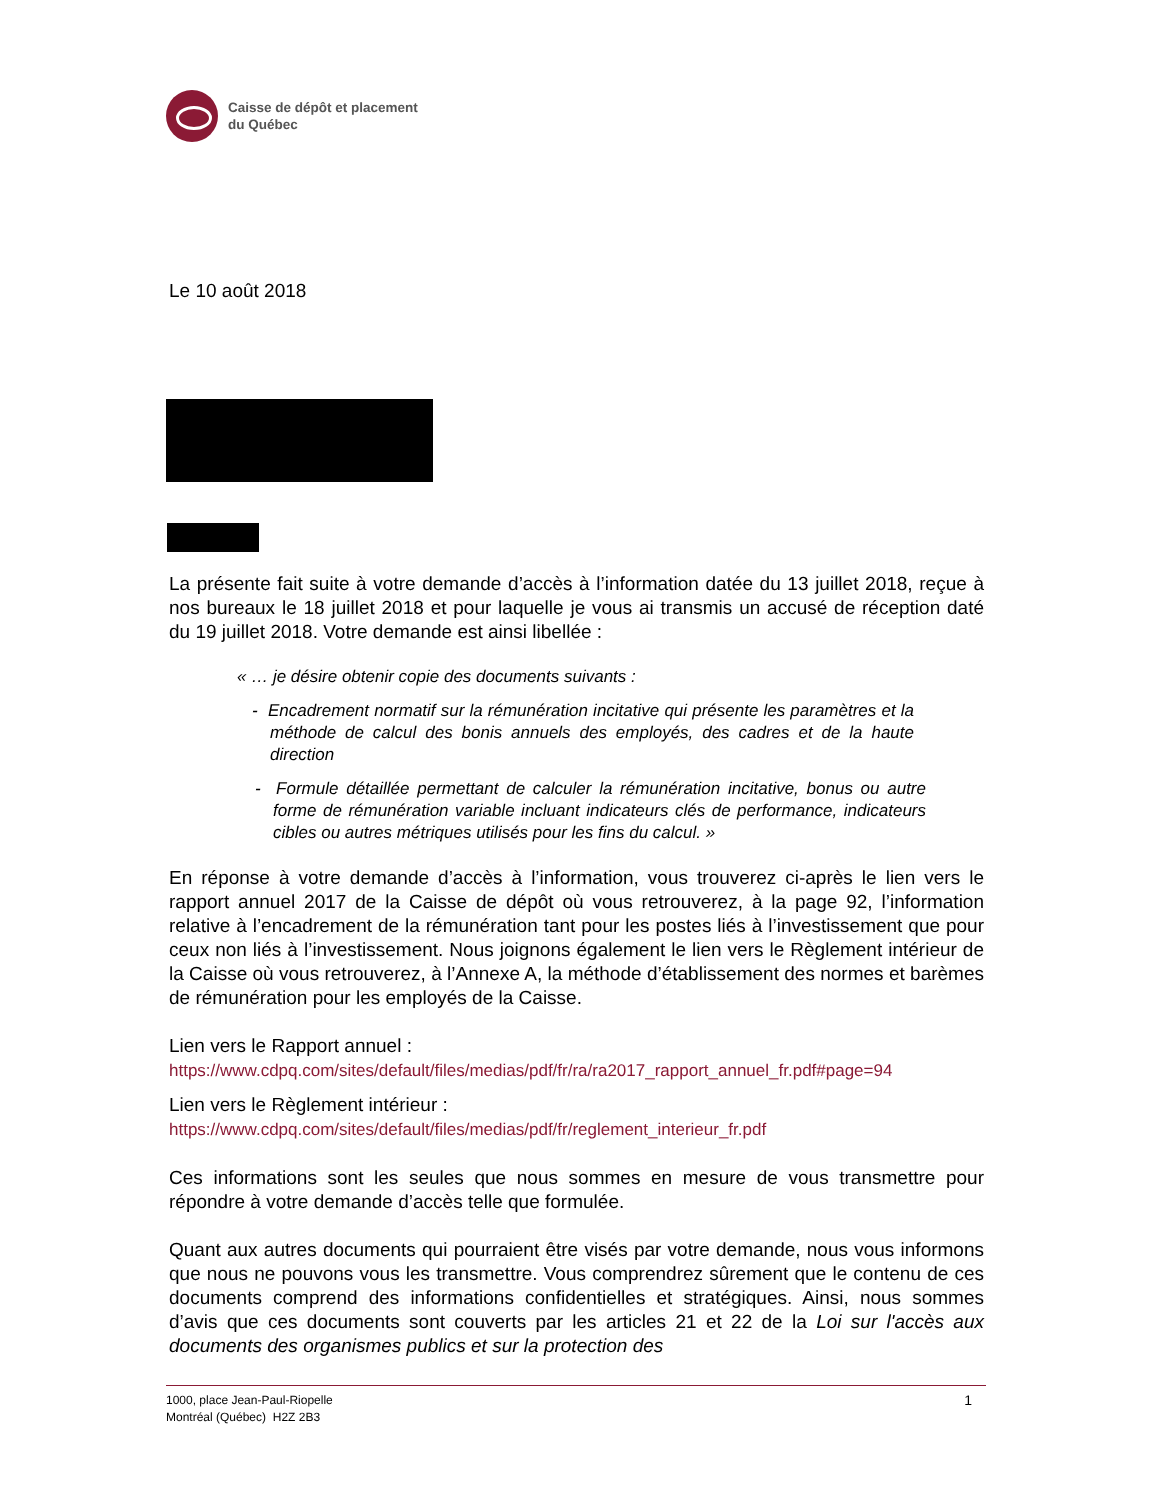Caisse de dépôt et placement
du Québec
Le 10 août 2018
La présente fait suite à votre demande d’accès à l’information datée du 13 juillet 2018, reçue à nos bureaux le 18 juillet 2018 et pour laquelle je vous ai transmis un accusé de réception daté du 19 juillet 2018. Votre demande est ainsi libellée :
« … je désire obtenir copie des documents suivants :
- Encadrement normatif sur la rémunération incitative qui présente les paramètres et la méthode de calcul des bonis annuels des employés, des cadres et de la haute direction
- Formule détaillée permettant de calculer la rémunération incitative, bonus ou autre forme de rémunération variable incluant indicateurs clés de performance, indicateurs cibles ou autres métriques utilisés pour les fins du calcul. »
En réponse à votre demande d’accès à l’information, vous trouverez ci-après le lien vers le rapport annuel 2017 de la Caisse de dépôt où vous retrouverez, à la page 92, l’information relative à l’encadrement de la rémunération tant pour les postes liés à l’investissement que pour ceux non liés à l’investissement. Nous joignons également le lien vers le Règlement intérieur de la Caisse où vous retrouverez, à l’Annexe A, la méthode d’établissement des normes et barèmes de rémunération pour les employés de la Caisse.
Lien vers le Rapport annuel :
https://www.cdpq.com/sites/default/files/medias/pdf/fr/ra/ra2017_rapport_annuel_fr.pdf#page=94
Lien vers le Règlement intérieur :
https://www.cdpq.com/sites/default/files/medias/pdf/fr/reglement_interieur_fr.pdf
Ces informations sont les seules que nous sommes en mesure de vous transmettre pour répondre à votre demande d’accès telle que formulée.
Quant aux autres documents qui pourraient être visés par votre demande, nous vous informons que nous ne pouvons vous les transmettre. Vous comprendrez sûrement que le contenu de ces documents comprend des informations confidentielles et stratégiques. Ainsi, nous sommes d’avis que ces documents sont couverts par les articles 21 et 22 de la Loi sur l'accès aux documents des organismes publics et sur la protection des
1000, place Jean-Paul-Riopelle
Montréal (Québec) H2Z 2B3
1